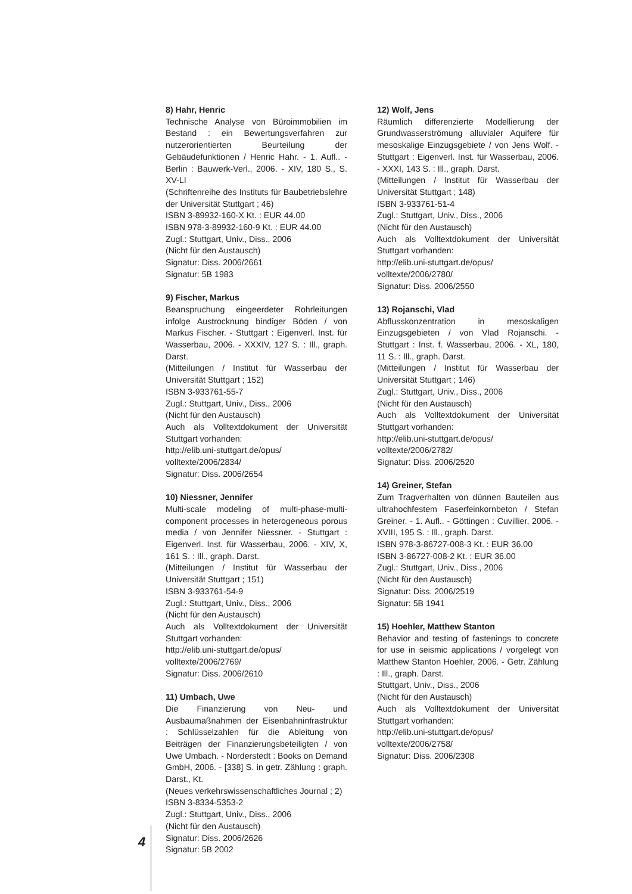8) Hahr, Henric
Technische Analyse von Büroimmobilien im Bestand : ein Bewertungsverfahren zur nutzerorientierten Beurteilung der Gebäudefunktionen / Henric Hahr. - 1. Aufl.. - Berlin : Bauwerk-Verl., 2006. - XIV, 180 S., S. XV-LI
(Schriftenreihe des Instituts für Baubetriebslehre der Universität Stuttgart ; 46)
ISBN 3-89932-160-X Kt. : EUR 44.00
ISBN 978-3-89932-160-9 Kt. : EUR 44.00
Zugl.: Stuttgart, Univ., Diss., 2006
(Nicht für den Austausch)
Signatur: Diss. 2006/2661
Signatur: 5B 1983
9) Fischer, Markus
Beanspruchung eingeerdeter Rohrleitungen infolge Austrocknung bindiger Böden / von Markus Fischer. - Stuttgart : Eigenverl. Inst. für Wasserbau, 2006. - XXXIV, 127 S. : Ill., graph. Darst.
(Mitteilungen / Institut für Wasserbau der Universität Stuttgart ; 152)
ISBN 3-933761-55-7
Zugl.: Stuttgart, Univ., Diss., 2006
(Nicht für den Austausch)
Auch als Volltextdokument der Universität Stuttgart vorhanden:
http://elib.uni-stuttgart.de/opus/ volltexte/2006/2834/
Signatur: Diss. 2006/2654
10) Niessner, Jennifer
Multi-scale modeling of multi-phase-multi-component processes in heterogeneous porous media / von Jennifer Niessner. - Stuttgart : Eigenverl. Inst. für Wasserbau, 2006. - XIV, X, 161 S. : Ill., graph. Darst.
(Mitteilungen / Institut für Wasserbau der Universität Stuttgart ; 151)
ISBN 3-933761-54-9
Zugl.: Stuttgart, Univ., Diss., 2006
(Nicht für den Austausch)
Auch als Volltextdokument der Universität Stuttgart vorhanden:
http://elib.uni-stuttgart.de/opus/ volltexte/2006/2769/
Signatur: Diss. 2006/2610
11) Umbach, Uwe
Die Finanzierung von Neu- und Ausbaumaßnahmen der Eisenbahninfrastruktur : Schlüsselzahlen für die Ableitung von Beiträgen der Finanzierungsbeteiligten / von Uwe Umbach. - Norderstedt : Books on Demand GmbH, 2006. - [338] S. in getr. Zählung : graph. Darst., Kt.
(Neues verkehrswissenschaftliches Journal ; 2)
ISBN 3-8334-5353-2
Zugl.: Stuttgart, Univ., Diss., 2006
(Nicht für den Austausch)
Signatur: Diss. 2006/2626
Signatur: 5B 2002
12) Wolf, Jens
Räumlich differenzierte Modellierung der Grundwasserströmung alluvialer Aquifere für mesoskalige Einzugsgebiete / von Jens Wolf. - Stuttgart : Eigenverl. Inst. für Wasserbau, 2006. - XXXI, 143 S. : Ill., graph. Darst.
(Mitteilungen / Institut für Wasserbau der Universität Stuttgart ; 148)
ISBN 3-933761-51-4
Zugl.: Stuttgart, Univ., Diss., 2006
(Nicht für den Austausch)
Auch als Volltextdokument der Universität Stuttgart vorhanden:
http://elib.uni-stuttgart.de/opus/ volltexte/2006/2780/
Signatur: Diss. 2006/2550
13) Rojanschi, Vlad
Abflusskonzentration in mesoskaligen Einzugsgebieten / von Vlad Rojanschi. - Stuttgart : Inst. f. Wasserbau, 2006. - XL, 180, 11 S. : Ill., graph. Darst.
(Mitteilungen / Institut für Wasserbau der Universität Stuttgart ; 146)
Zugl.: Stuttgart, Univ., Diss., 2006
(Nicht für den Austausch)
Auch als Volltextdokument der Universität Stuttgart vorhanden:
http://elib.uni-stuttgart.de/opus/ volltexte/2006/2782/
Signatur: Diss. 2006/2520
14) Greiner, Stefan
Zum Tragverhalten von dünnen Bauteilen aus ultrahochfestem Faserfeinkornbeton / Stefan Greiner. - 1. Aufl.. - Göttingen : Cuvillier, 2006. - XVIII, 195 S. : Ill., graph. Darst.
ISBN 978-3-86727-008-3 Kt. : EUR 36.00
ISBN 3-86727-008-2 Kt. : EUR 36.00
Zugl.: Stuttgart, Univ., Diss., 2006
(Nicht für den Austausch)
Signatur: Diss. 2006/2519
Signatur: 5B 1941
15) Hoehler, Matthew Stanton
Behavior and testing of fastenings to concrete for use in seismic applications / vorgelegt von Matthew Stanton Hoehler, 2006. - Getr. Zählung : Ill., graph. Darst.
Stuttgart, Univ., Diss., 2006
(Nicht für den Austausch)
Auch als Volltextdokument der Universität Stuttgart vorhanden:
http://elib.uni-stuttgart.de/opus/ volltexte/2006/2758/
Signatur: Diss. 2006/2308
4